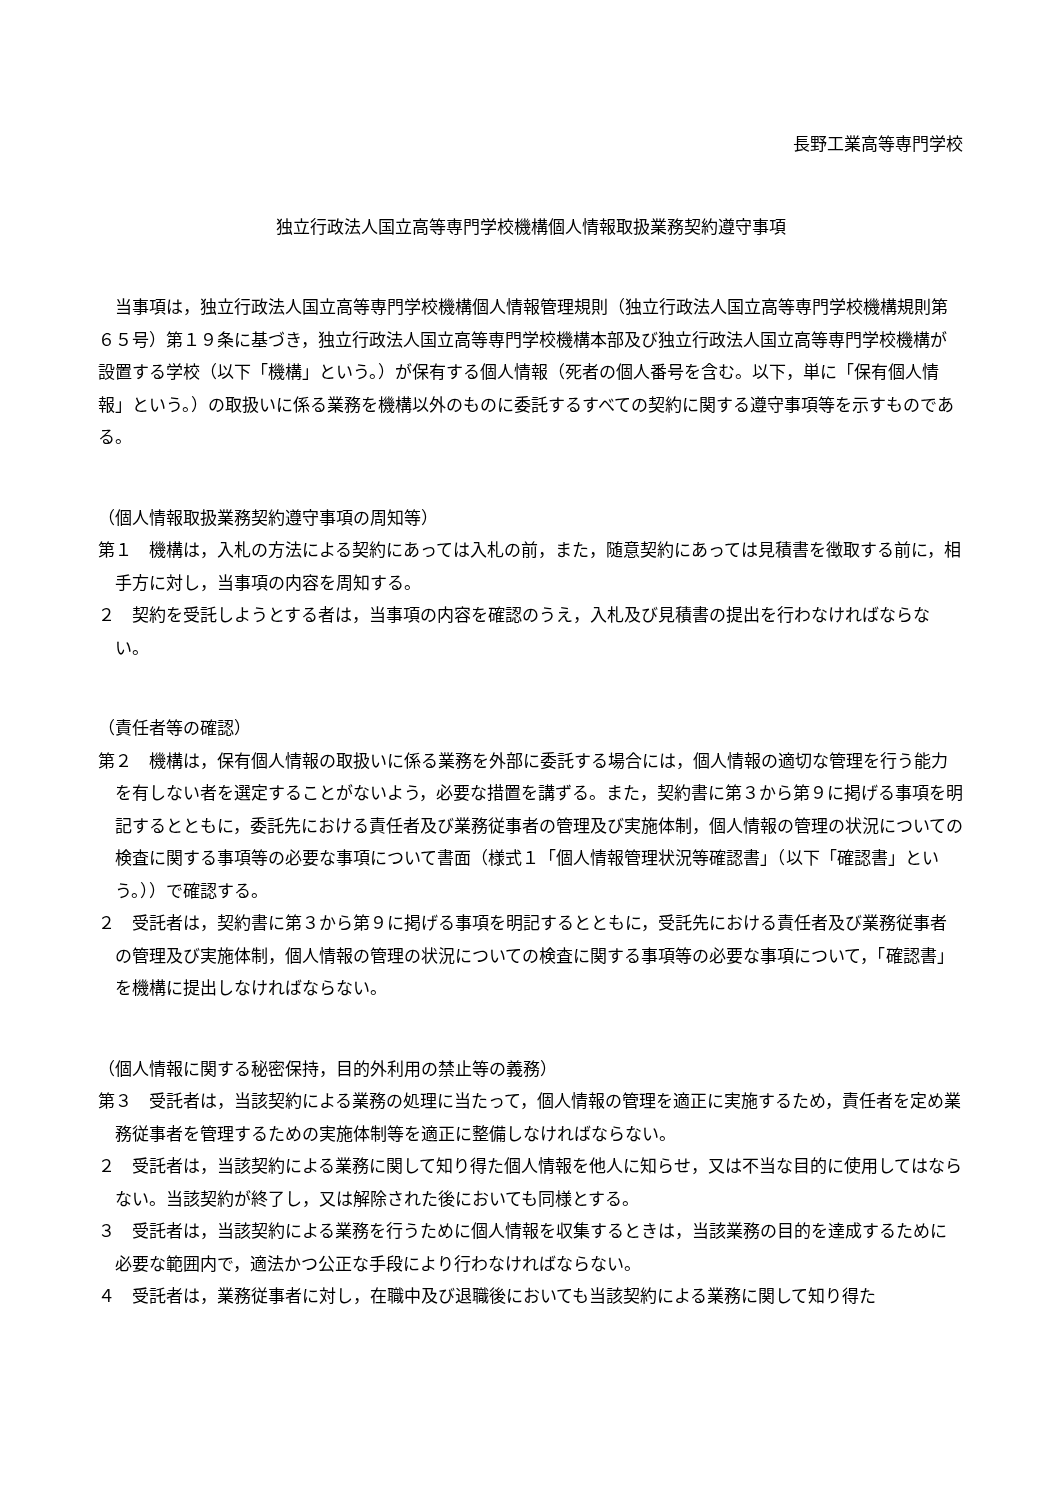長野工業高等専門学校
独立行政法人国立高等専門学校機構個人情報取扱業務契約遵守事項
当事項は，独立行政法人国立高等専門学校機構個人情報管理規則（独立行政法人国立高等専門学校機構規則第６５号）第１９条に基づき，独立行政法人国立高等専門学校機構本部及び独立行政法人国立高等専門学校機構が設置する学校（以下「機構」という。）が保有する個人情報（死者の個人番号を含む。以下，単に「保有個人情報」という。）の取扱いに係る業務を機構以外のものに委託するすべての契約に関する遵守事項等を示すものである。
（個人情報取扱業務契約遵守事項の周知等）
第１　機構は，入札の方法による契約にあっては入札の前，また，随意契約にあっては見積書を徴取する前に，相手方に対し，当事項の内容を周知する。
２　契約を受託しようとする者は，当事項の内容を確認のうえ，入札及び見積書の提出を行わなければならない。
（責任者等の確認）
第２　機構は，保有個人情報の取扱いに係る業務を外部に委託する場合には，個人情報の適切な管理を行う能力を有しない者を選定することがないよう，必要な措置を講ずる。また，契約書に第３から第９に掲げる事項を明記するとともに，委託先における責任者及び業務従事者の管理及び実施体制，個人情報の管理の状況についての検査に関する事項等の必要な事項について書面（様式１「個人情報管理状況等確認書」（以下「確認書」という。））で確認する。
２　受託者は，契約書に第３から第９に掲げる事項を明記するとともに，受託先における責任者及び業務従事者の管理及び実施体制，個人情報の管理の状況についての検査に関する事項等の必要な事項について，「確認書」を機構に提出しなければならない。
（個人情報に関する秘密保持，目的外利用の禁止等の義務）
第３　受託者は，当該契約による業務の処理に当たって，個人情報の管理を適正に実施するため，責任者を定め業務従事者を管理するための実施体制等を適正に整備しなければならない。
２　受託者は，当該契約による業務に関して知り得た個人情報を他人に知らせ，又は不当な目的に使用してはならない。当該契約が終了し，又は解除された後においても同様とする。
３　受託者は，当該契約による業務を行うために個人情報を収集するときは，当該業務の目的を達成するために必要な範囲内で，適法かつ公正な手段により行わなければならない。
４　受託者は，業務従事者に対し，在職中及び退職後においても当該契約による業務に関して知り得た